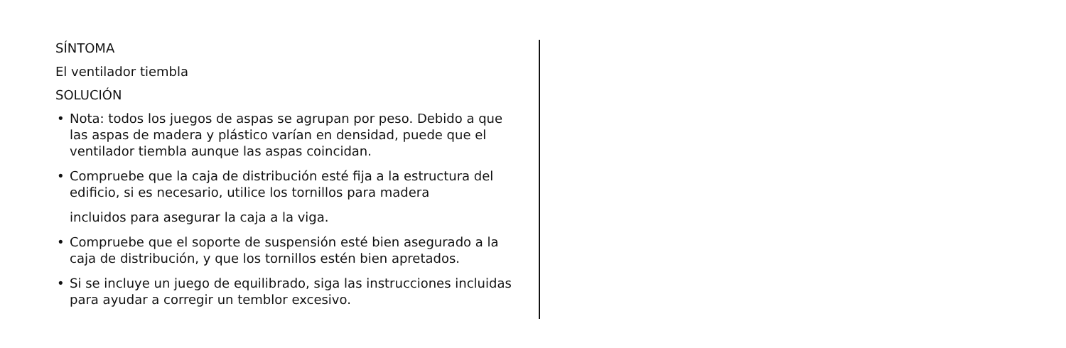SÍNTOMA
El ventilador tiembla
SOLUCIÓN
• Nota: todos los juegos de aspas se agrupan por peso. Debido a que las aspas de madera y plástico varían en densidad, puede que el ventilador tiembla aunque las aspas coincidan.
• Compruebe que la caja de distribución esté fija a la estructura del edificio, si es necesario, utilice los tornillos para madera
incluidos para asegurar la caja a la viga.
• Compruebe que el soporte de suspensión esté bien asegurado a la caja de distribución, y que los tornillos estén bien apretados.
• Si se incluye un juego de equilibrado, siga las instrucciones incluidas para ayudar a corregir un temblor excesivo.